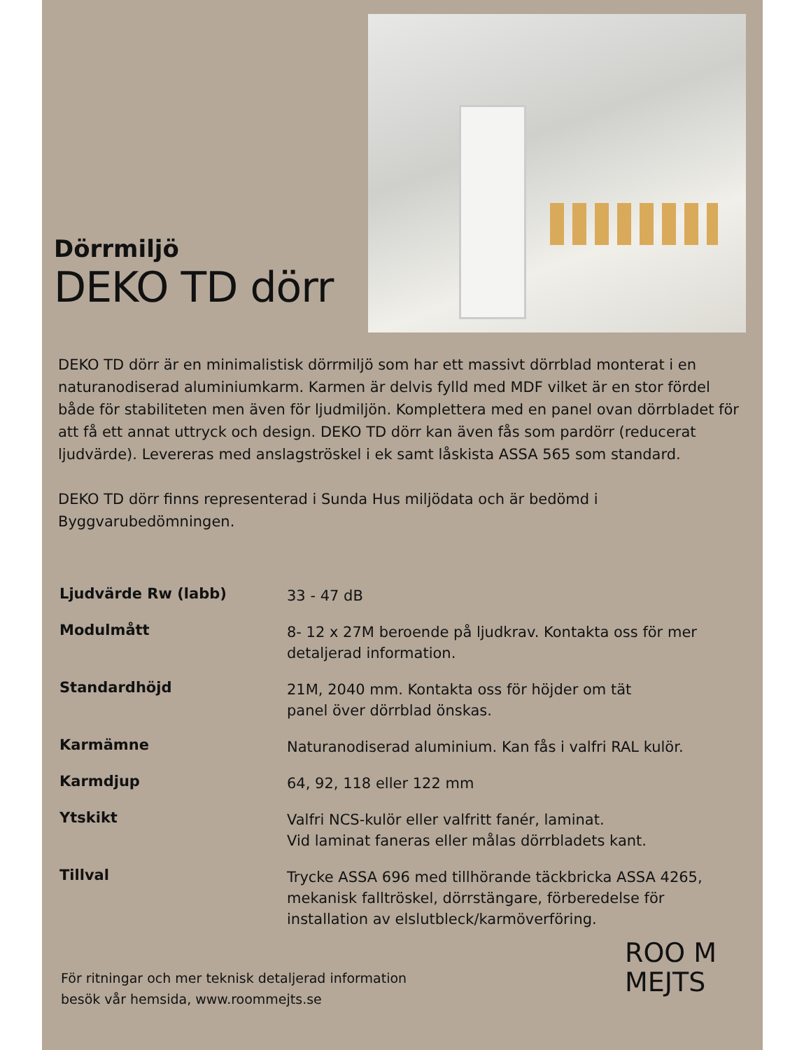Dörrmiljö
DEKO TD dörr
DEKO TD dörr är en minimalistisk dörrmiljö som har ett massivt dörrblad monterat i en naturanodiserad aluminiumkarm. Karmen är delvis fylld med MDF vilket är en stor fördel både för stabiliteten men även för ljudmiljön. Komplettera med en panel ovan dörrbladet för att få ett annat uttryck och design. DEKO TD dörr kan även fås som pardörr (reducerat ljudvärde). Levereras med anslagströskel i ek samt låskista ASSA 565 som standard.
DEKO TD dörr finns representerad i Sunda Hus miljödata och är bedömd i Byggvarubedömningen.
| Ljudvärde Rw (labb) | 33 - 47 dB |
| Modulmått | 8- 12 x 27M beroende på ljudkrav. Kontakta oss för mer detaljerad information. |
| Standardhöjd | 21M, 2040 mm. Kontakta oss för höjder om tät panel över dörrblad önskas. |
| Karmämne | Naturanodiserad aluminium. Kan fås i valfri RAL kulör. |
| Karmdjup | 64, 92, 118 eller 122 mm |
| Ytskikt | Valfri NCS-kulör eller valfritt fanér, laminat. Vid laminat faneras eller målas dörrbladets kant. |
| Tillval | Trycke ASSA 696 med tillhörande täckbricka ASSA 4265, mekanisk falltröskel, dörrstängare, förberedelse för installation av elslutbleck/karmöverföring. |
För ritningar och mer teknisk detaljerad information
besök vår hemsida, www.roommejts.se
ROO M
MEJTS